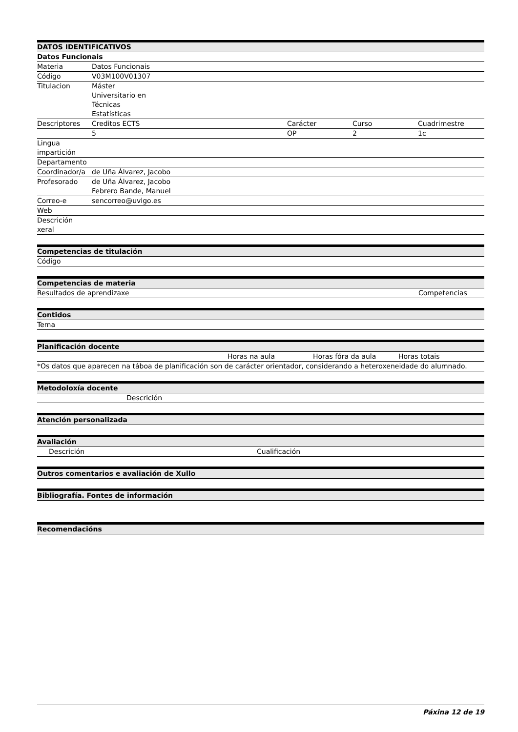| DATOS IDENTIFICATIVOS | | | | |
| --- | --- | --- | --- | --- |
| Datos Funcionais | | | | |
| Materia | Datos Funcionais | | | |
| Código | V03M100V01307 | | | |
| Titulacion | Máster Universitario en Técnicas Estatísticas | | | |
| Descriptores | Creditos ECTS | Carácter | Curso | Cuadrimestre |
| | 5 | OP | 2 | 1c |
| Lingua impartición | | | | |
| Departamento | | | | |
| Coordinador/a | de Uña Álvarez, Jacobo | | | |
| Profesorado | de Uña Álvarez, Jacobo Febrero Bande, Manuel | | | |
| Correo-e | sencorreo@uvigo.es | | | |
| Web | | | | |
| Descrición xeral | | | | |
| Competencias de titulación |
| --- |
| Código |
| Competencias de materia | |
| --- | --- |
| Resultados de aprendizaxe | Competencias |
| Contidos |
| --- |
| Tema |
| Planificación docente | | | |
| --- | --- | --- | --- |
| | Horas na aula | Horas fóra da aula | Horas totais |
| *Os datos que aparecen na táboa de planificación son de carácter orientador, considerando a heteroxeneidade do alumnado. | | | |
| Metodoloxía docente | |
| --- | --- |
| | Descrición |
| Atención personalizada |
| --- |
| Avaliación | |
| --- | --- |
| Descrición | Cualificación |
| Outros comentarios e avaliación de Xullo |
| --- |
| Bibliografía. Fontes de información |
| --- |
| Recomendacións |
| --- |
Páxina 12 de 19